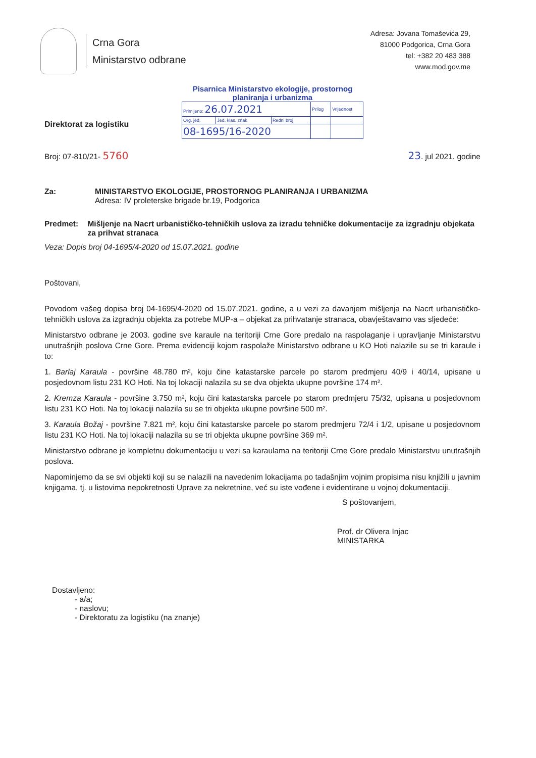Crna Gora
Ministarstvo odbrane
Adresa: Jovana Tomaševića 29,
81000 Podgorica, Crna Gora
tel: +382 20 483 388
www.mod.gov.me
Pisarnica Ministarstvo ekologije, prostornog planiranja i urbanizma
| Primljeno: 26.07.2021 | | | Prilog | Vrijednost |
| Org. jed. | Jed. klas. znak | Redni broj | | |
| 08-1695/16-2020 | | | | |
Direktorat za logistiku
Broj: 07-810/21- 5760 23. jul 2021. godine
Za: MINISTARSTVO EKOLOGIJE, PROSTORNOG PLANIRANJA I URBANIZMA
Adresa: IV proleterske brigade br.19, Podgorica
Predmet: Mišljenje na Nacrt urbanističko-tehničkih uslova za izradu tehničke dokumentacije za izgradnju objekata za prihvat stranaca
Veza: Dopis broj 04-1695/4-2020 od 15.07.2021. godine
Poštovani,
Povodom vašeg dopisa broj 04-1695/4-2020 od 15.07.2021. godine, a u vezi za davanjem mišljenja na Nacrt urbanističko-tehničkih uslova za izgradnju objekta za potrebe MUP-a – objekat za prihvatanje stranaca, obavještavamo vas sljedeće:
Ministarstvo odbrane je 2003. godine sve karaule na teritoriji Crne Gore predalo na raspolaganje i upravljanje Ministarstvu unutrašnjih poslova Crne Gore. Prema evidenciji kojom raspolaže Ministarstvo odbrane u KO Hoti nalazile su se tri karaule i to:
1. Barlaj Karaula - površine 48.780 m², koju čine katastarske parcele po starom predmjeru 40/9 i 40/14, upisane u posjedovnom listu 231 KO Hoti. Na toj lokaciji nalazila su se dva objekta ukupne površine 174 m².
2. Kremza Karaula - površine 3.750 m², koju čini katastarska parcele po starom predmjeru 75/32, upisana u posjedovnom listu 231 KO Hoti. Na toj lokaciji nalazila su se tri objekta ukupne površine 500 m².
3. Karaula Božaj - površine 7.821 m², koju čini katastarske parcele po starom predmjeru 72/4 i 1/2, upisane u posjedovnom listu 231 KO Hoti. Na toj lokaciji nalazila su se tri objekta ukupne površine 369 m².
Ministarstvo odbrane je kompletnu dokumentaciju u vezi sa karaulama na teritoriji Crne Gore predalo Ministarstvu unutrašnjih poslova.
Napominjemo da se svi objekti koji su se nalazili na navedenim lokacijama po tadašnjim vojnim propisima nisu knjižili u javnim knjigama, tj. u listovima nepokretnosti Uprave za nekretnine, već su iste vođene i evidentirane u vojnoj dokumentaciji.
S poštovanjem,
Prof. dr Olivera Injac
MINISTARKA
Dostavljeno:
- a/a;
- naslovu;
- Direktoratu za logistiku (na znanje)